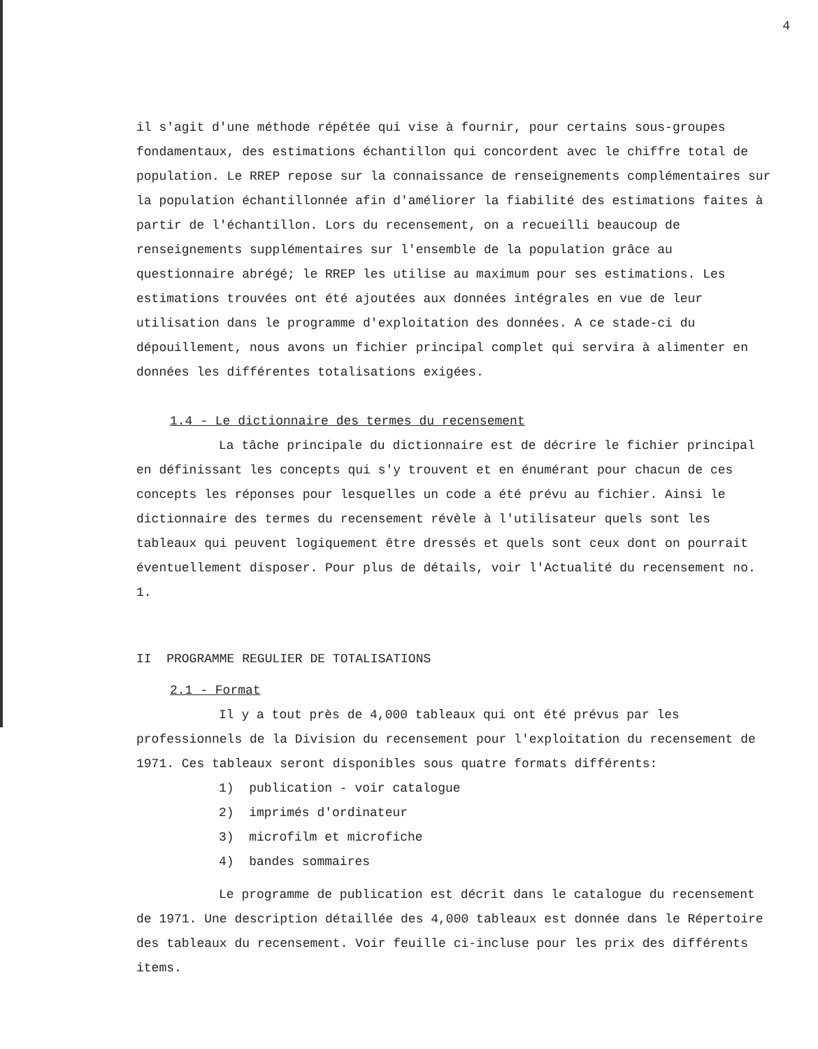4
il s'agit d'une méthode répétée qui vise à fournir, pour certains sous-groupes fondamentaux, des estimations échantillon qui concordent avec le chiffre total de population. Le RREP repose sur la connaissance de renseignements complémentaires sur la population échantillonnée afin d'améliorer la fiabilité des estimations faites à partir de l'échantillon. Lors du recensement, on a recueilli beaucoup de renseignements supplémentaires sur l'ensemble de la population grâce au questionnaire abrégé; le RREP les utilise au maximum pour ses estimations. Les estimations trouvées ont été ajoutées aux données intégrales en vue de leur utilisation dans le programme d'exploitation des données. A ce stade-ci du dépouillement, nous avons un fichier principal complet qui servira à alimenter en données les différentes totalisations exigées.
1.4 - Le dictionnaire des termes du recensement
La tâche principale du dictionnaire est de décrire le fichier principal en définissant les concepts qui s'y trouvent et en énumérant pour chacun de ces concepts les réponses pour lesquelles un code a été prévu au fichier. Ainsi le dictionnaire des termes du recensement révèle à l'utilisateur quels sont les tableaux qui peuvent logiquement être dressés et quels sont ceux dont on pourrait éventuellement disposer. Pour plus de détails, voir l'Actualité du recensement no. 1.
II PROGRAMME REGULIER DE TOTALISATIONS
2.1 - Format
Il y a tout près de 4,000 tableaux qui ont été prévus par les professionnels de la Division du recensement pour l'exploitation du recensement de 1971. Ces tableaux seront disponibles sous quatre formats différents:
1) publication - voir catalogue
2) imprimés d'ordinateur
3) microfilm et microfiche
4) bandes sommaires
Le programme de publication est décrit dans le catalogue du recensement de 1971. Une description détaillée des 4,000 tableaux est donnée dans le Répertoire des tableaux du recensement. Voir feuille ci-incluse pour les prix des différents items.